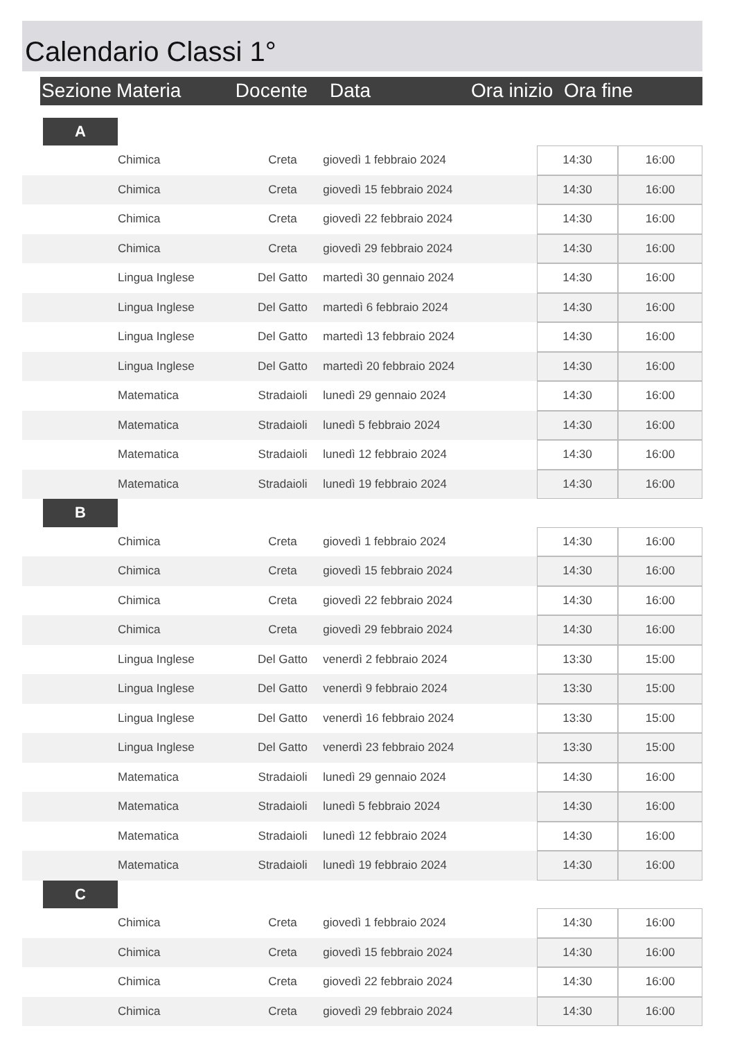Calendario Classi 1°
| | Sezione | Materia | Docente | Data | Ora inizio | Ora fine | |
| | A | | | | | |
| | | Chimica | Creta | giovedì 1 febbraio 2024 | 14:30 | 16:00 |
| | | Chimica | Creta | giovedì 15 febbraio 2024 | 14:30 | 16:00 |
| | | Chimica | Creta | giovedì 22 febbraio 2024 | 14:30 | 16:00 |
| | | Chimica | Creta | giovedì 29 febbraio 2024 | 14:30 | 16:00 |
| | | Lingua Inglese | Del Gatto | martedì 30 gennaio 2024 | 14:30 | 16:00 |
| | | Lingua Inglese | Del Gatto | martedì 6 febbraio 2024 | 14:30 | 16:00 |
| | | Lingua Inglese | Del Gatto | martedì 13 febbraio 2024 | 14:30 | 16:00 |
| | | Lingua Inglese | Del Gatto | martedì 20 febbraio 2024 | 14:30 | 16:00 |
| | | Matematica | Stradaioli | lunedì 29 gennaio 2024 | 14:30 | 16:00 |
| | | Matematica | Stradaioli | lunedì 5 febbraio 2024 | 14:30 | 16:00 |
| | | Matematica | Stradaioli | lunedì 12 febbraio 2024 | 14:30 | 16:00 |
| | | Matematica | Stradaioli | lunedì 19 febbraio 2024 | 14:30 | 16:00 |
| | B | | | | | |
| | | Chimica | Creta | giovedì 1 febbraio 2024 | 14:30 | 16:00 |
| | | Chimica | Creta | giovedì 15 febbraio 2024 | 14:30 | 16:00 |
| | | Chimica | Creta | giovedì 22 febbraio 2024 | 14:30 | 16:00 |
| | | Chimica | Creta | giovedì 29 febbraio 2024 | 14:30 | 16:00 |
| | | Lingua Inglese | Del Gatto | venerdì 2 febbraio 2024 | 13:30 | 15:00 |
| | | Lingua Inglese | Del Gatto | venerdì 9 febbraio 2024 | 13:30 | 15:00 |
| | | Lingua Inglese | Del Gatto | venerdì 16 febbraio 2024 | 13:30 | 15:00 |
| | | Lingua Inglese | Del Gatto | venerdì 23 febbraio 2024 | 13:30 | 15:00 |
| | | Matematica | Stradaioli | lunedì 29 gennaio 2024 | 14:30 | 16:00 |
| | | Matematica | Stradaioli | lunedì 5 febbraio 2024 | 14:30 | 16:00 |
| | | Matematica | Stradaioli | lunedì 12 febbraio 2024 | 14:30 | 16:00 |
| | | Matematica | Stradaioli | lunedì 19 febbraio 2024 | 14:30 | 16:00 |
| | C | | | | | |
| | | Chimica | Creta | giovedì 1 febbraio 2024 | 14:30 | 16:00 |
| | | Chimica | Creta | giovedì 15 febbraio 2024 | 14:30 | 16:00 |
| | | Chimica | Creta | giovedì 22 febbraio 2024 | 14:30 | 16:00 |
| | | Chimica | Creta | giovedì 29 febbraio 2024 | 14:30 | 16:00 |